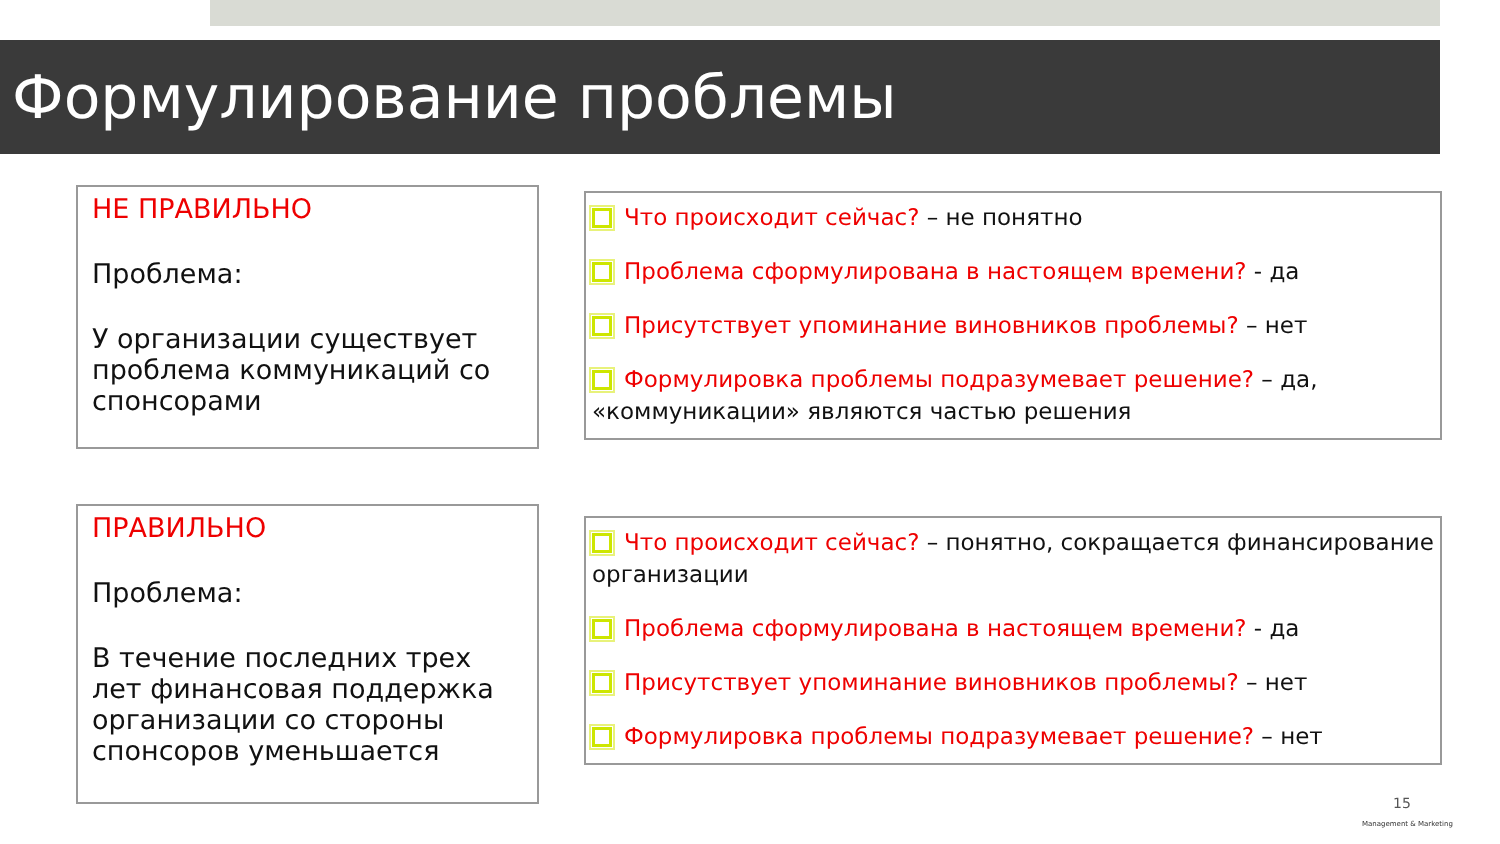Формулирование проблемы
НЕ ПРАВИЛЬНО
Проблема:
У организации существует проблема коммуникаций со спонсорами
Что происходит сейчас? – не понятно
Проблема сформулирована в настоящем времени? - да
Присутствует упоминание виновников проблемы? – нет
Формулировка проблемы подразумевает решение? – да, «коммуникации» являются частью решения
ПРАВИЛЬНО
Проблема:
В течение последних трех лет финансовая поддержка организации со стороны спонсоров уменьшается
Что происходит сейчас? – понятно, сокращается финансирование организации
Проблема сформулирована в настоящем времени? - да
Присутствует упоминание виновников проблемы? – нет
Формулировка проблемы подразумевает решение? – нет
15
Management & Marketing